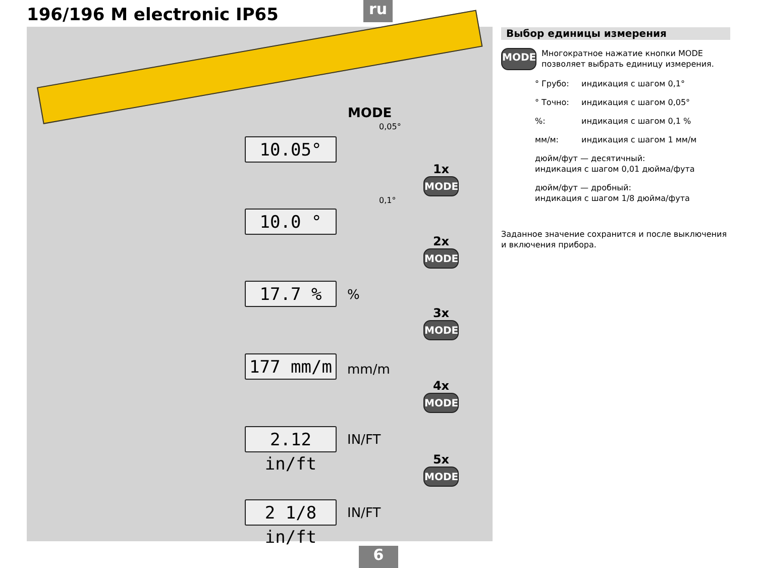196/196 M electronic IP65 ru
MODE
0,05°
0,1°
10.05°
10.0 °
%
17.7 %
177 mm/m mm/m
2.12 in/ft
IN/FT
2 1/8 in/ft
IN/FT
1x
MODE
2x
MODE
3x
MODE
4x
MODE
5x
MODE
Выбор единицы измерения
MODE Многократное нажатие кнопки MODE позволяет выбрать единицу измерения.
° Грубо: индикация с шагом 0,1°
° Точно: индикация с шагом 0,05°
%: индикация с шагом 0,1 %
мм/м: индикация с шагом 1 мм/м
дюйм/фут — десятичный:
индикация с шагом 0,01 дюйма/фута
дюйм/фут — дробный:
индикация с шагом 1/8 дюйма/фута
Заданное значение сохранится и после выключения и включения прибора.
6